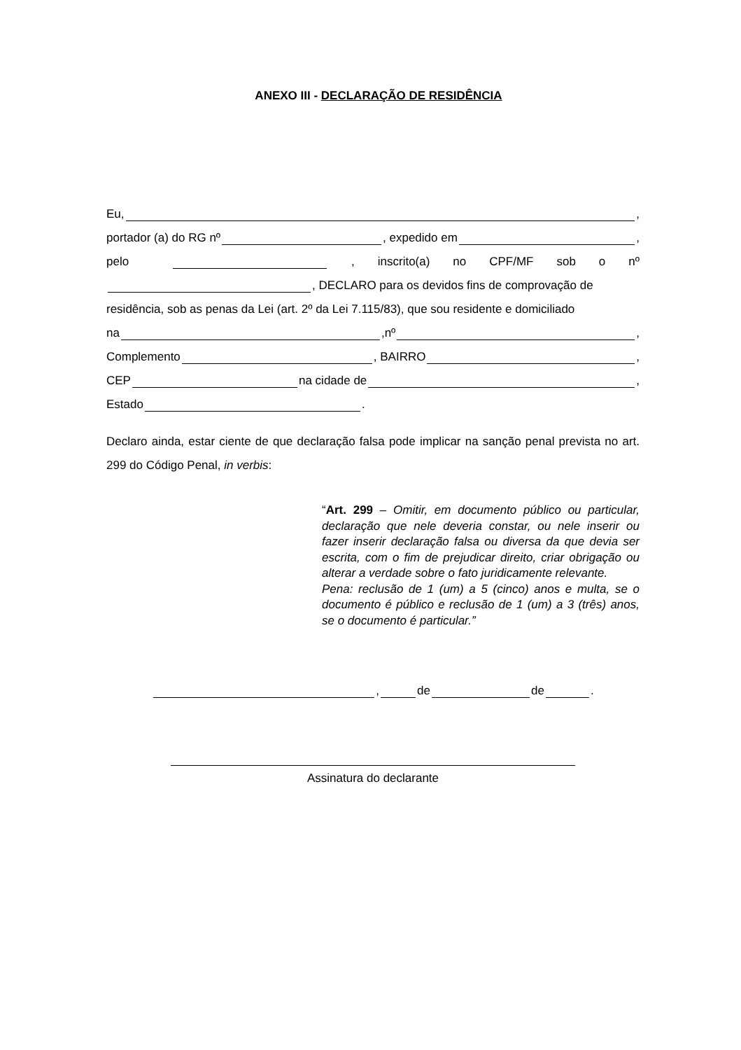ANEXO III - DECLARAÇÃO DE RESIDÊNCIA
Eu, ,
portador (a) do RG nº , expedido em ,
pelo , inscrito(a) no CPF/MF sob o nº
, DECLARO para os devidos fins de comprovação de
residência, sob as penas da Lei (art. 2º da Lei 7.115/83), que sou residente e domiciliado
na ,nº ,
Complemento , BAIRRO ,
CEP na cidade de ,
Estado .
Declaro ainda, estar ciente de que declaração falsa pode implicar na sanção penal prevista no art. 299 do Código Penal, in verbis:
“Art. 299 – Omitir, em documento público ou particular, declaração que nele deveria constar, ou nele inserir ou fazer inserir declaração falsa ou diversa da que devia ser escrita, com o fim de prejudicar direito, criar obrigação ou alterar a verdade sobre o fato juridicamente relevante.
Pena: reclusão de 1 (um) a 5 (cinco) anos e multa, se o documento é público e reclusão de 1 (um) a 3 (três) anos, se o documento é particular.”
, de de .
Assinatura do declarante